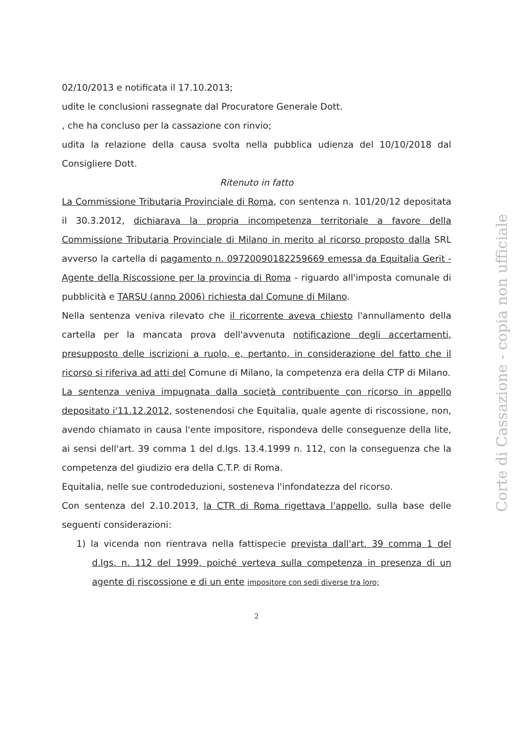02/10/2013 e notificata il 17.10.2013;
udite le conclusioni rassegnate dal Procuratore Generale Dott.
, che ha concluso per la cassazione con rinvio;
udita la relazione della causa svolta nella pubblica udienza del 10/10/2018 dal Consigliere Dott.
Ritenuto in fatto
La Commissione Tributaria Provinciale di Roma, con sentenza n. 101/20/12 depositata il 30.3.2012, dichiarava la propria incompetenza territoriale a favore della Commissione Tributaria Provinciale di Milano in merito al ricorso proposto dalla SRL avverso la cartella di pagamento n. 09720090182259669 emessa da Equitalia Gerit - Agente della Riscossione per la provincia di Roma - riguardo all'imposta comunale di pubblicità e TARSU (anno 2006) richiesta dal Comune di Milano.
Nella sentenza veniva rilevato che il ricorrente aveva chiesto l'annullamento della cartella per la mancata prova dell'avvenuta notificazione degli accertamenti, presupposto delle iscrizioni a ruolo, e, pertanto, in considerazione del fatto che il ricorso si riferiva ad atti del Comune di Milano, la competenza era della CTP di Milano.
La sentenza veniva impugnata dalla società contribuente con ricorso in appello depositato i'11.12.2012, sostenendosi che Equitalia, quale agente di riscossione, non, avendo chiamato in causa l'ente impositore, rispondeva delle conseguenze della lite, ai sensi dell'art. 39 comma 1 del d.lgs. 13.4.1999 n. 112, con la conseguenza che la competenza del giudizio era della C.T.P. di Roma.
Equitalia, nelle sue controdeduzioni, sosteneva l'infondatezza del ricorso.
Con sentenza del 2.10.2013, la CTR di Roma rigettava l'appello, sulla base delle seguenti considerazioni:
1) la vicenda non rientrava nella fattispecie prevista dall'art. 39 comma 1 del d.lgs. n. 112 del 1999, poiché verteva sulla competenza in presenza di un agente di riscossione e di un ente impositore con sedi diverse tra loro;
2
Corte di Cassazione - copia non ufficiale